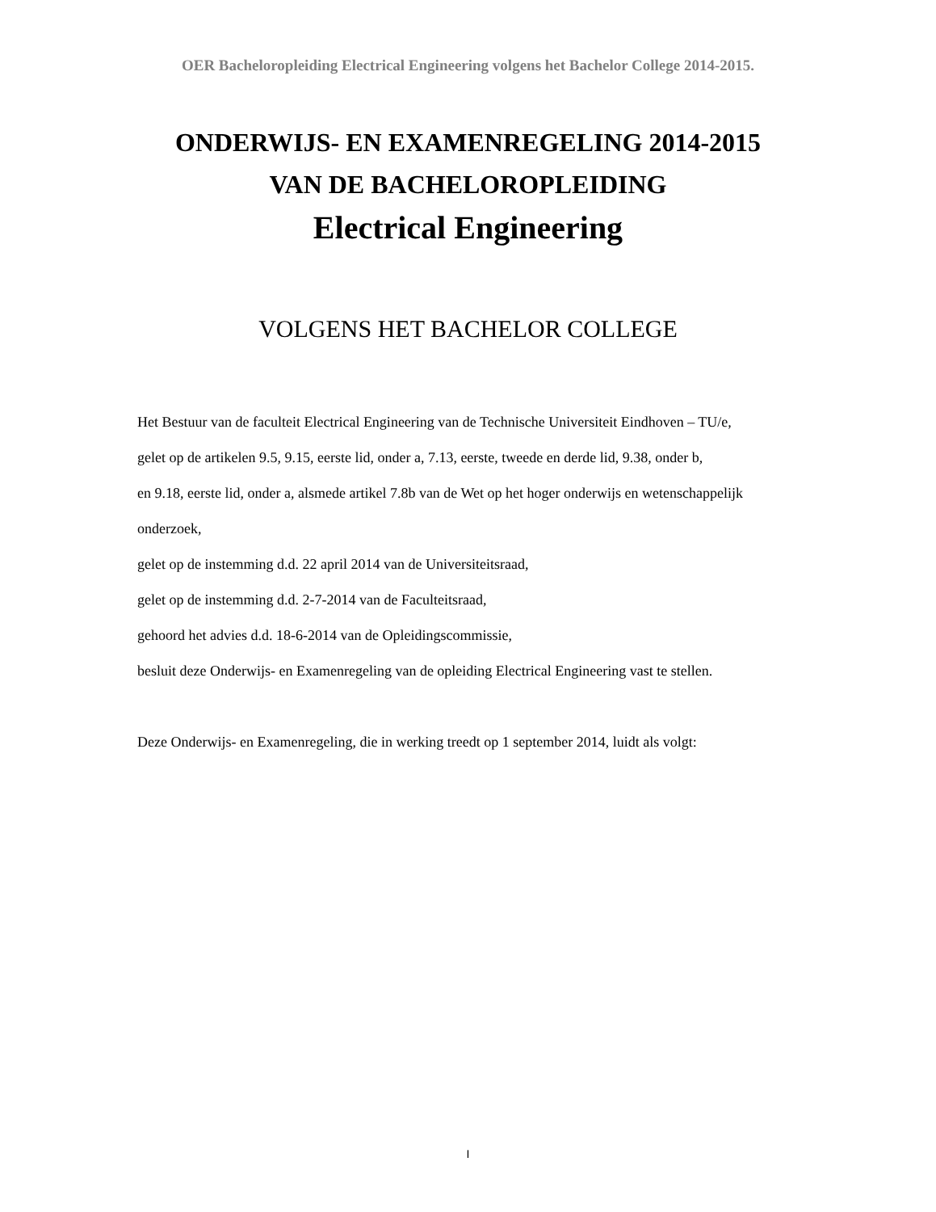OER Bacheloropleiding Electrical Engineering volgens het Bachelor College 2014-2015.
ONDERWIJS- EN EXAMENREGELING 2014-2015
VAN DE BACHELOROPLEIDING
Electrical Engineering
VOLGENS HET BACHELOR COLLEGE
Het Bestuur van de faculteit Electrical Engineering van de Technische Universiteit Eindhoven – TU/e,
gelet op de artikelen 9.5, 9.15, eerste lid, onder a, 7.13, eerste, tweede en derde lid, 9.38, onder b,
en 9.18, eerste lid, onder a, alsmede artikel 7.8b van de Wet op het hoger onderwijs en wetenschappelijk
onderzoek,
gelet op de instemming d.d. 22 april 2014 van de Universiteitsraad,
gelet op de instemming d.d. 2-7-2014 van de Faculteitsraad,
gehoord het advies d.d. 18-6-2014 van de Opleidingscommissie,
besluit deze Onderwijs- en Examenregeling van de opleiding Electrical Engineering vast te stellen.
Deze Onderwijs- en Examenregeling, die in werking treedt op 1 september 2014, luidt als volgt:
I